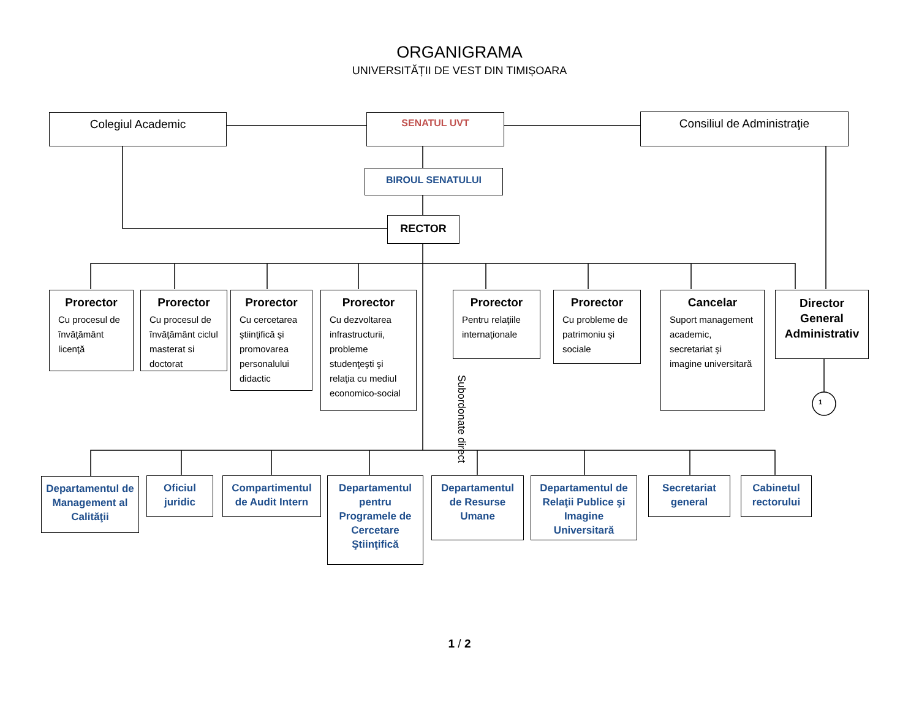ORGANIGRAMA
UNIVERSITĂȚII DE VEST DIN TIMIȘOARA
Colegiul Academic SENATUL UVT Consiliul de Administraţie
BIROUL SENATULUI
RECTOR
Prorector
Cu procesul de învăţământ licenţă
Prorector
Cu procesul de învăţământ ciclul masterat si doctorat
Prorector
Cu cercetarea ştiinţifică şi promovarea personalului didactic
Prorector
Cu dezvoltarea infrastructurii, probleme studenţeşti şi relaţia cu mediul economico-social
Prorector
Pentru relaţiile internaţionale
Prorector
Cu probleme de patrimoniu şi sociale
Cancelar
Suport management academic, secretariat şi imagine universitară
Director General Administrativ
1
Subordonate direct
Departamentul de Management al Calităţii
Oficiul juridic
Compartimentul de Audit Intern
Departamentul pentru Programele de Cercetare Ştiinţifică
Departamentul de Resurse Umane
Departamentul de Relaţii Publice şi Imagine Universitară
Secretariat general
Cabinetul rectorului
1 / 2